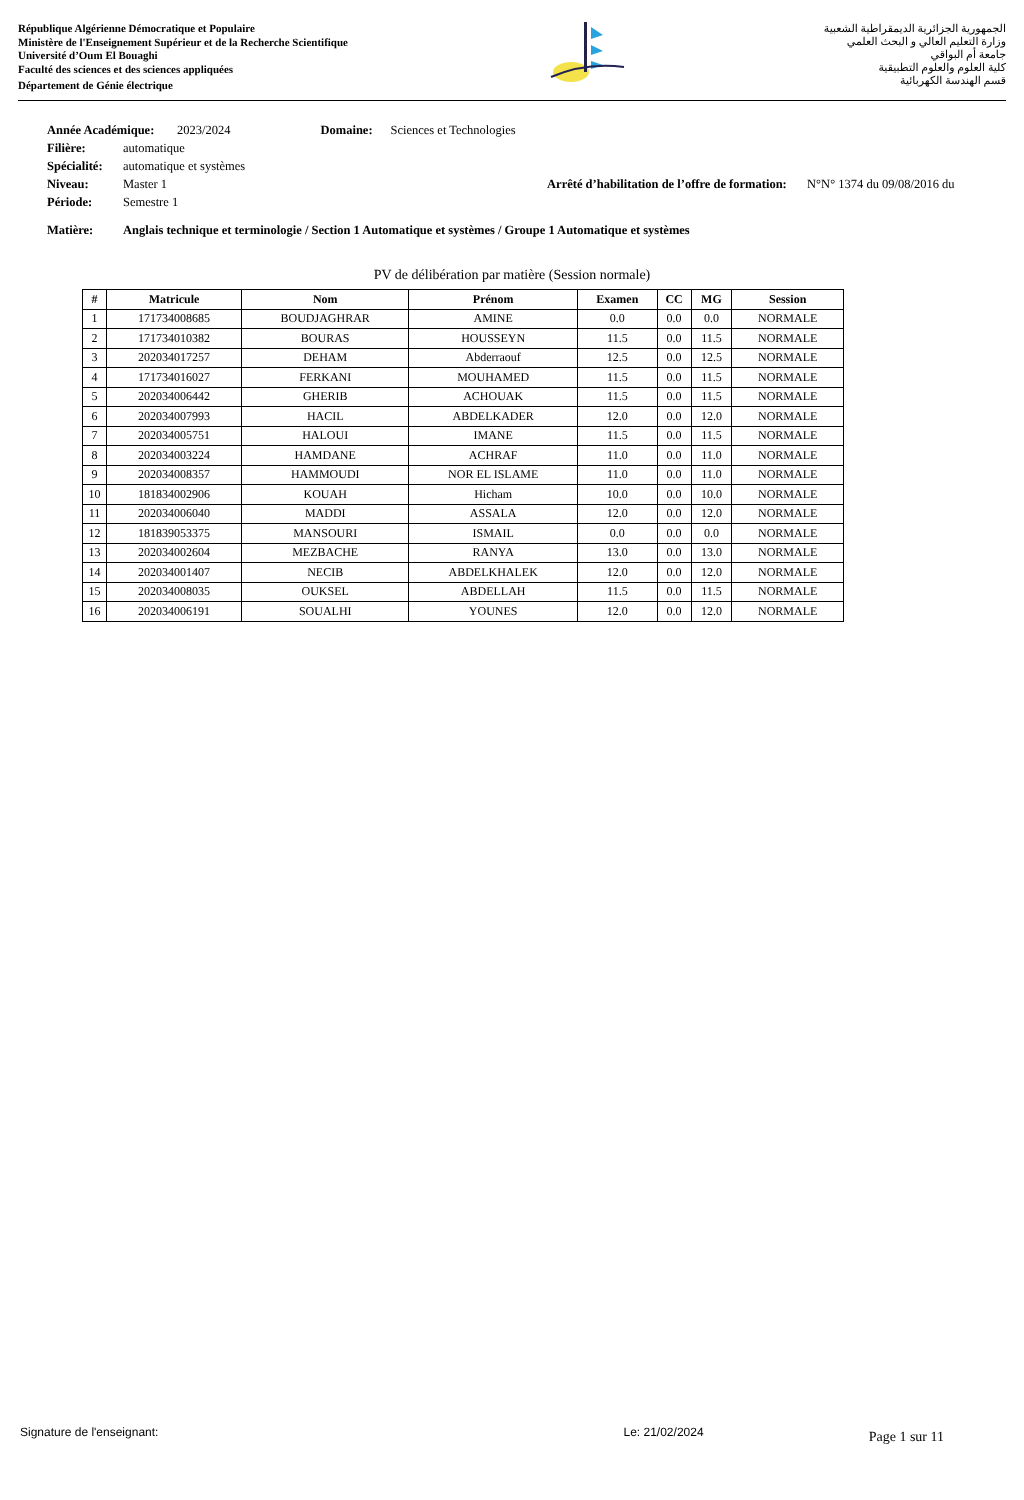République Algérienne Démocratique et Populaire
Ministère de l'Enseignement Supérieur et de la Recherche Scientifique
Université d’Oum El Bouaghi
Faculté des sciences et des sciences appliquées
Département de Génie électrique
الجمهورية الجزائرية الديمقراطية الشعبية
وزارة التعليم العالي و البحث العلمي
جامعة أم البواقي
كلية العلوم والعلوم التطبيقية
قسم الهندسة الكهربائية
Année Académique: 2023/2024 Domaine: Sciences et Technologies
Filière: automatique
Spécialité: automatique et systèmes
Niveau: Master 1 Arrêté d’habilitation de l’offre de formation: N°N° 1374 du 09/08/2016 du
Période: Semestre 1
Matière: Anglais technique et terminologie / Section 1 Automatique et systèmes / Groupe 1 Automatique et systèmes
PV de délibération par matière (Session normale)
| # | Matricule | Nom | Prénom | Examen | CC | MG | Session |
| --- | --- | --- | --- | --- | --- | --- | --- |
| 1 | 171734008685 | BOUDJAGHRAR | AMINE | 0.0 | 0.0 | 0.0 | NORMALE |
| 2 | 171734010382 | BOURAS | HOUSSEYN | 11.5 | 0.0 | 11.5 | NORMALE |
| 3 | 202034017257 | DEHAM | Abderraouf | 12.5 | 0.0 | 12.5 | NORMALE |
| 4 | 171734016027 | FERKANI | MOUHAMED | 11.5 | 0.0 | 11.5 | NORMALE |
| 5 | 202034006442 | GHERIB | ACHOUAK | 11.5 | 0.0 | 11.5 | NORMALE |
| 6 | 202034007993 | HACIL | ABDELKADER | 12.0 | 0.0 | 12.0 | NORMALE |
| 7 | 202034005751 | HALOUI | IMANE | 11.5 | 0.0 | 11.5 | NORMALE |
| 8 | 202034003224 | HAMDANE | ACHRAF | 11.0 | 0.0 | 11.0 | NORMALE |
| 9 | 202034008357 | HAMMOUDI | NOR EL ISLAME | 11.0 | 0.0 | 11.0 | NORMALE |
| 10 | 181834002906 | KOUAH | Hicham | 10.0 | 0.0 | 10.0 | NORMALE |
| 11 | 202034006040 | MADDI | ASSALA | 12.0 | 0.0 | 12.0 | NORMALE |
| 12 | 181839053375 | MANSOURI | ISMAIL | 0.0 | 0.0 | 0.0 | NORMALE |
| 13 | 202034002604 | MEZBACHE | RANYA | 13.0 | 0.0 | 13.0 | NORMALE |
| 14 | 202034001407 | NECIB | ABDELKHALEK | 12.0 | 0.0 | 12.0 | NORMALE |
| 15 | 202034008035 | OUKSEL | ABDELLAH | 11.5 | 0.0 | 11.5 | NORMALE |
| 16 | 202034006191 | SOUALHI | YOUNES | 12.0 | 0.0 | 12.0 | NORMALE |
Signature de l'enseignant: Le: 21/02/2024 Page 1 sur 11